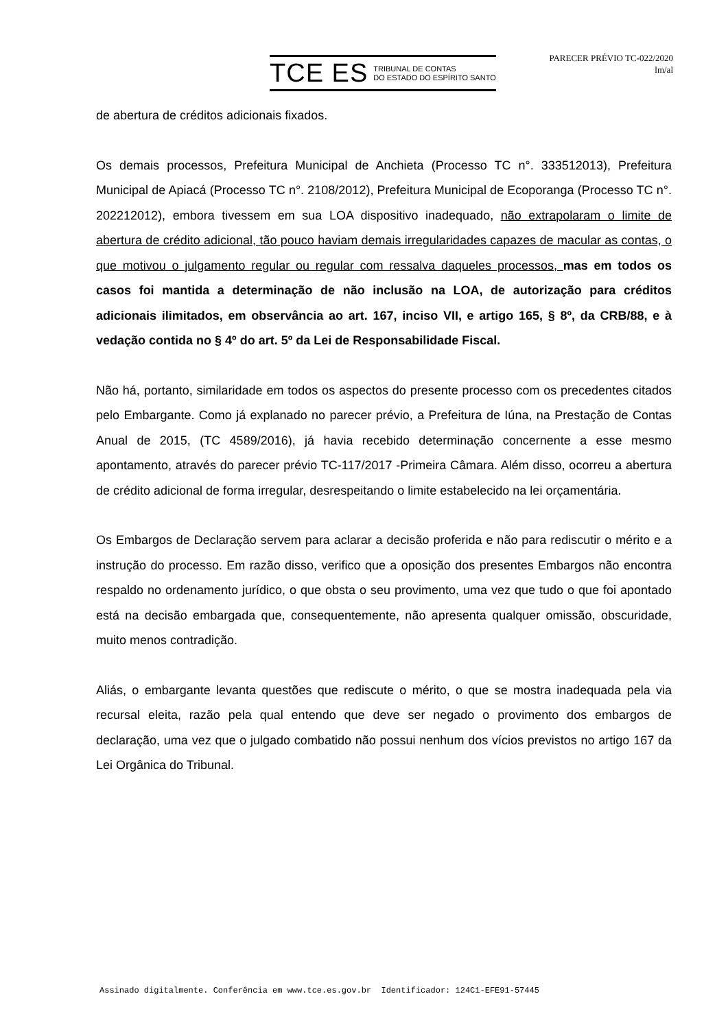TCE ES TRIBUNAL DE CONTAS
DO ESTADO DO ESPÍRITO SANTO
PARECER PRÉVIO TC-022/2020
lm/al
de abertura de créditos adicionais fixados.
Os demais processos, Prefeitura Municipal de Anchieta (Processo TC n°. 333512013), Prefeitura Municipal de Apiacá (Processo TC n°. 2108/2012), Prefeitura Municipal de Ecoporanga (Processo TC n°. 202212012), embora tivessem em sua LOA dispositivo inadequado, não extrapolaram o limite de abertura de crédito adicional, tão pouco haviam demais irregularidades capazes de macular as contas, o que motivou o julgamento regular ou regular com ressalva daqueles processos, mas em todos os casos foi mantida a determinação de não inclusão na LOA, de autorização para créditos adicionais ilimitados, em observância ao art. 167, inciso VII, e artigo 165, § 8º, da CRB/88, e à vedação contida no § 4º do art. 5º da Lei de Responsabilidade Fiscal.
Não há, portanto, similaridade em todos os aspectos do presente processo com os precedentes citados pelo Embargante. Como já explanado no parecer prévio, a Prefeitura de Iúna, na Prestação de Contas Anual de 2015, (TC 4589/2016), já havia recebido determinação concernente a esse mesmo apontamento, através do parecer prévio TC-117/2017 -Primeira Câmara. Além disso, ocorreu a abertura de crédito adicional de forma irregular, desrespeitando o limite estabelecido na lei orçamentária.
Os Embargos de Declaração servem para aclarar a decisão proferida e não para rediscutir o mérito e a instrução do processo. Em razão disso, verifico que a oposição dos presentes Embargos não encontra respaldo no ordenamento jurídico, o que obsta o seu provimento, uma vez que tudo o que foi apontado está na decisão embargada que, consequentemente, não apresenta qualquer omissão, obscuridade, muito menos contradição.
Aliás, o embargante levanta questões que rediscute o mérito, o que se mostra inadequada pela via recursal eleita, razão pela qual entendo que deve ser negado o provimento dos embargos de declaração, uma vez que o julgado combatido não possui nenhum dos vícios previstos no artigo 167 da Lei Orgânica do Tribunal.
Assinado digitalmente. Conferência em www.tce.es.gov.br Identificador: 124C1-EFE91-57445